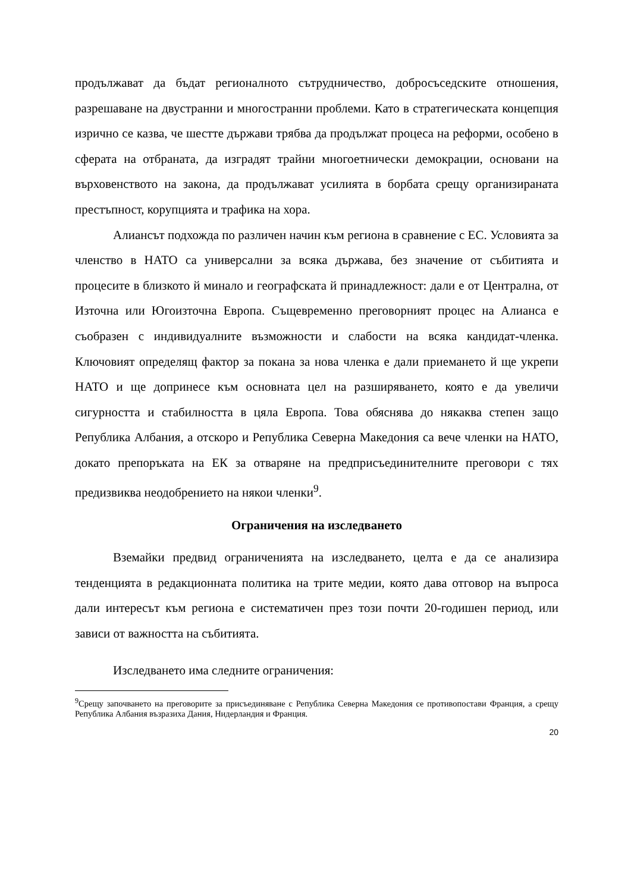продължават да бъдат регионалното сътрудничество, добросъседските отношения, разрешаване на двустранни и многостранни проблеми. Като в стратегическата концепция изрично се казва, че шестте държави трябва да продължат процеса на реформи, особено в сферата на отбраната, да изградят трайни многоетнически демокрации, основани на върховенството на закона, да продължават усилията в борбата срещу организираната престъпност, корупцията и трафика на хора.
Алиансът подхожда по различен начин към региона в сравнение с ЕС. Условията за членство в НАТО са универсални за всяка държава, без значение от събитията и процесите в близкото й минало и географската й принадлежност: дали е от Централна, от Източна или Югоизточна Европа. Същевременно преговорният процес на Алианса е съобразен с индивидуалните възможности и слабости на всяка кандидат-членка. Ключовият определящ фактор за покана за нова членка е дали приемането й ще укрепи НАТО и ще допринесе към основната цел на разширяването, която е да увеличи сигурността и стабилността в цяла Европа. Това обяснява до някаква степен защо Република Албания, а отскоро и Република Северна Македония са вече членки на НАТО, докато препоръката на ЕК за отваряне на предприсъединителните преговори с тях предизвиква неодобрението на някои членки<sup>9</sup>.
Ограничения на изследването
Вземайки предвид ограниченията на изследването, целта е да се анализира тенденцията в редакционната политика на трите медии, която дава отговор на въпроса дали интересът към региона е систематичен през този почти 20-годишен период, или зависи от важността на събитията.
Изследването има следните ограничения:
<sup>9</sup> Срещу започването на преговорите за присъединяване с Република Северна Македония се противопостави Франция, а срещу Република Албания възразиха Дания, Нидерландия и Франция.
20